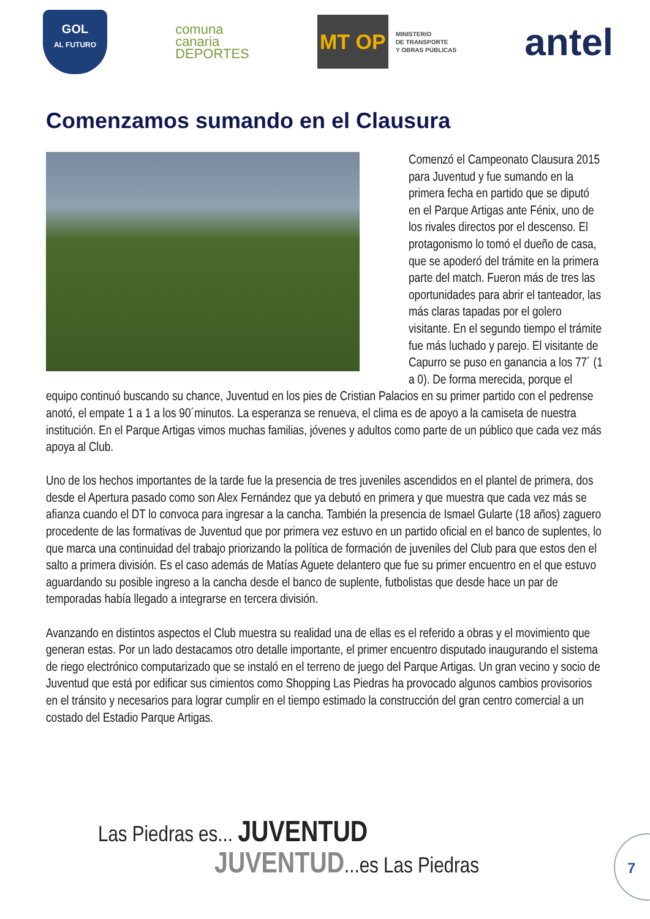GOL
AL FUTURO
comuna
canaria
DEPORTES
MT OP
MINISTERIO
DE TRANSPORTE
Y OBRAS PÚBLICAS
antel
Comenzamos sumando en el Clausura
Comenzó el Campeonato Clausura 2015 para Juventud y fue sumando en la primera fecha en partido que se diputó en el Parque Artigas ante Fénix, uno de los rivales directos por el descenso. El protagonismo lo tomó el dueño de casa, que se apoderó del trámite en la primera parte del match. Fueron más de tres las oportunidades para abrir el tanteador, las más claras tapadas por el golero visitante. En el segundo tiempo el trámite fue más luchado y parejo. El visitante de Capurro se puso en ganancia a los 77´ (1 a 0). De forma merecida, porque el equipo continuó buscando su chance, Juventud en los pies de Cristian Palacios en su primer partido con el pedrense anotó, el empate 1 a 1 a los 90´minutos. La esperanza se renueva, el clima es de apoyo a la camiseta de nuestra institución. En el Parque Artigas vimos muchas familias, jóvenes y adultos como parte de un público que cada vez más apoya al Club.
Uno de los hechos importantes de la tarde fue la presencia de tres juveniles ascendidos en el plantel de primera, dos desde el Apertura pasado como son Alex Fernández que ya debutó en primera y que muestra que cada vez más se afianza cuando el DT lo convoca para ingresar a la cancha. También la presencia de Ismael Gularte (18 años) zaguero procedente de las formativas de Juventud que por primera vez estuvo en un partido oficial en el banco de suplentes, lo que marca una continuidad del trabajo priorizando la política de formación de juveniles del Club para que estos den el salto a primera división. Es el caso además de Matías Aguete delantero que fue su primer encuentro en el que estuvo aguardando su posible ingreso a la cancha desde el banco de suplente, futbolistas que desde hace un par de temporadas había llegado a integrarse en tercera división.
Avanzando en distintos aspectos el Club muestra su realidad una de ellas es el referido a obras y el movimiento que generan estas. Por un lado destacamos otro detalle importante, el primer encuentro disputado inaugurando el sistema de riego electrónico computarizado que se instaló en el terreno de juego del Parque Artigas. Un gran vecino y socio de Juventud que está por edificar sus cimientos como Shopping Las Piedras ha provocado algunos cambios provisorios en el tránsito y necesarios para lograr cumplir en el tiempo estimado la construcción del gran centro comercial a un costado del Estadio Parque Artigas.
Las Piedras es... JUVENTUD
JUVENTUD...es Las Piedras
7